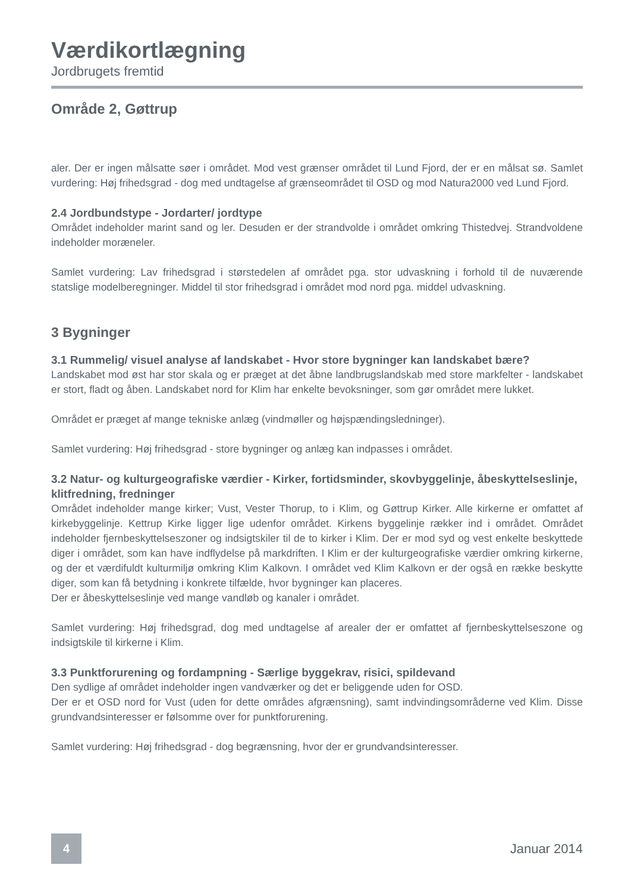Værdikortlægning
Jordbrugets fremtid
Område 2, Gøttrup
aler. Der er ingen målsatte søer i området. Mod vest grænser området til Lund Fjord, der er en målsat sø. Samlet vurdering: Høj frihedsgrad - dog med undtagelse af grænseområdet til OSD og mod Natura2000 ved Lund Fjord.
2.4 Jordbundstype - Jordarter/ jordtype
Området indeholder marint sand og ler. Desuden er der strandvolde i området omkring Thistedvej. Strandvoldene indeholder moræneler.
Samlet vurdering: Lav frihedsgrad i størstedelen af området pga. stor udvaskning i forhold til de nuværende statslige modelberegninger. Middel til stor frihedsgrad i området mod nord pga. middel udvaskning.
3 Bygninger
3.1 Rummelig/ visuel analyse af landskabet - Hvor store bygninger kan landskabet bære?
Landskabet mod øst har stor skala og er præget at det åbne landbrugslandskab med store markfelter - landskabet er stort, fladt og åben. Landskabet nord for Klim har enkelte bevoksninger, som gør området mere lukket.
Området er præget af mange tekniske anlæg (vindmøller og højspændingsledninger).
Samlet vurdering: Høj frihedsgrad - store bygninger og anlæg kan indpasses i området.
3.2 Natur- og kulturgeografiske værdier - Kirker, fortidsminder, skovbyggelinje, åbeskyttelseslinje, klitfredning, fredninger
Området indeholder mange kirker; Vust, Vester Thorup, to i Klim, og Gøttrup Kirker. Alle kirkerne er omfattet af kirkebyggelinje. Kettrup Kirke ligger lige udenfor området. Kirkens byggelinje rækker ind i området. Området indeholder fjernbeskyttelseszoner og indsigtskiler til de to kirker i Klim. Der er mod syd og vest enkelte beskyttede diger i området, som kan have indflydelse på markdriften. I Klim er der kulturgeografiske værdier omkring kirkerne, og der et værdifuldt kulturmiljø omkring Klim Kalkovn. I området ved Klim Kalkovn er der også en række beskytte diger, som kan få betydning i konkrete tilfælde, hvor bygninger kan placeres.
Der er åbeskyttelseslinje ved mange vandløb og kanaler i området.
Samlet vurdering: Høj frihedsgrad, dog med undtagelse af arealer der er omfattet af fjernbeskyttelseszone og indsigtskile til kirkerne i Klim.
3.3 Punktforurening og fordampning - Særlige byggekrav, risici, spildevand
Den sydlige af området indeholder ingen vandværker og det er beliggende uden for OSD.
Der er et OSD nord for Vust (uden for dette områdes afgrænsning), samt indvindingsområderne ved Klim. Disse grundvandsinteresser er følsomme over for punktforurening.
Samlet vurdering: Høj frihedsgrad - dog begrænsning, hvor der er grundvandsinteresser.
4
Januar 2014